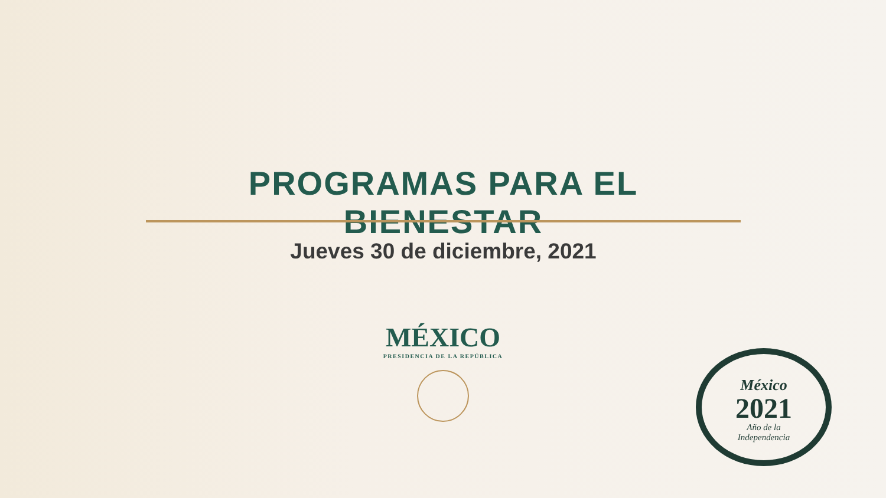PROGRAMAS PARA EL BIENESTAR
Jueves 30 de diciembre, 2021
MÉXICO
PRESIDENCIA DE LA REPÚBLICA
México
2021
Año de la
Independencia